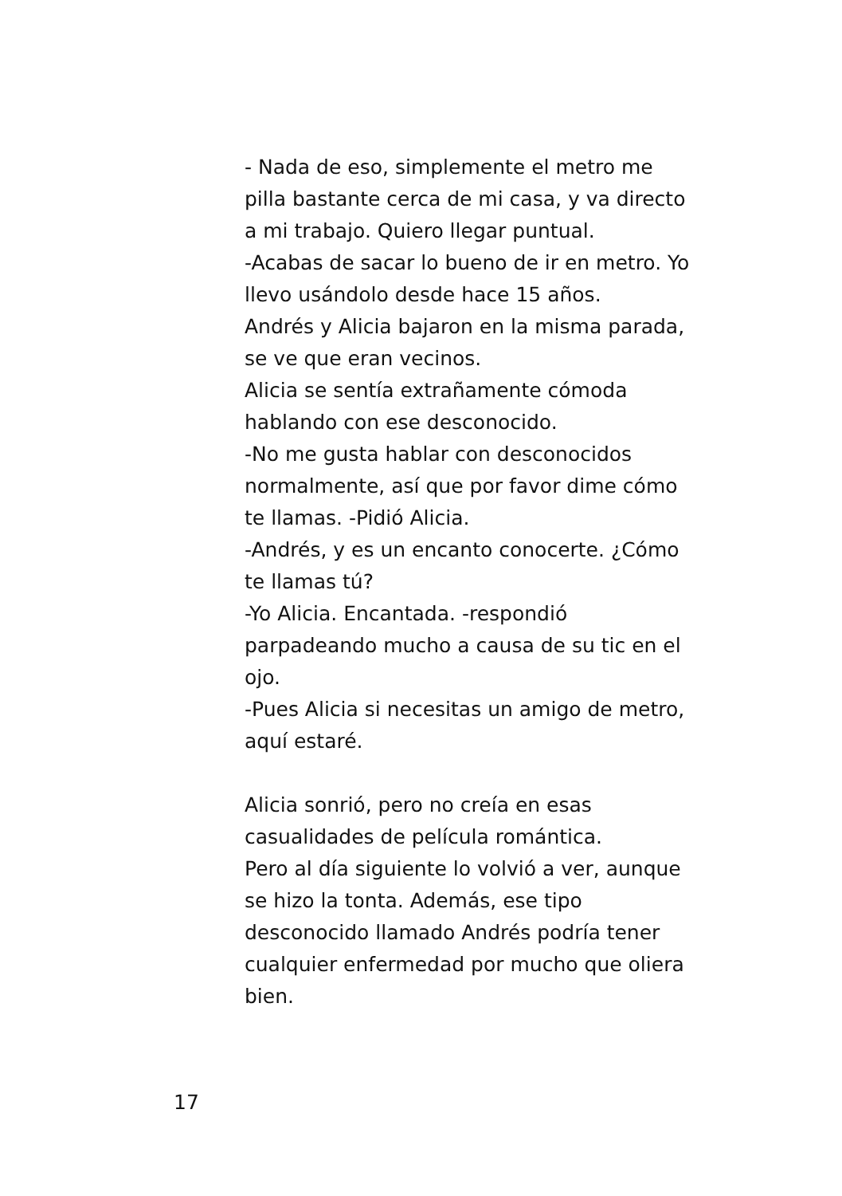- Nada de eso, simplemente el metro me pilla bastante cerca de mi casa, y va directo a mi trabajo. Quiero llegar puntual.
-Acabas de sacar lo bueno de ir en metro. Yo llevo usándolo desde hace 15 años.
Andrés y Alicia bajaron en la misma parada, se ve que eran vecinos.
Alicia se sentía extrañamente cómoda hablando con ese desconocido.
-No me gusta hablar con desconocidos normalmente, así que por favor dime cómo te llamas. -Pidió Alicia.
-Andrés, y es un encanto conocerte. ¿Cómo te llamas tú?
-Yo Alicia. Encantada. -respondió parpadeando mucho a causa de su tic en el ojo.
-Pues Alicia si necesitas un amigo de metro, aquí estaré.
Alicia sonrió, pero no creía en esas casualidades de película romántica.
Pero al día siguiente lo volvió a ver, aunque se hizo la tonta. Además, ese tipo desconocido llamado Andrés podría tener cualquier enfermedad por mucho que oliera bien.
17